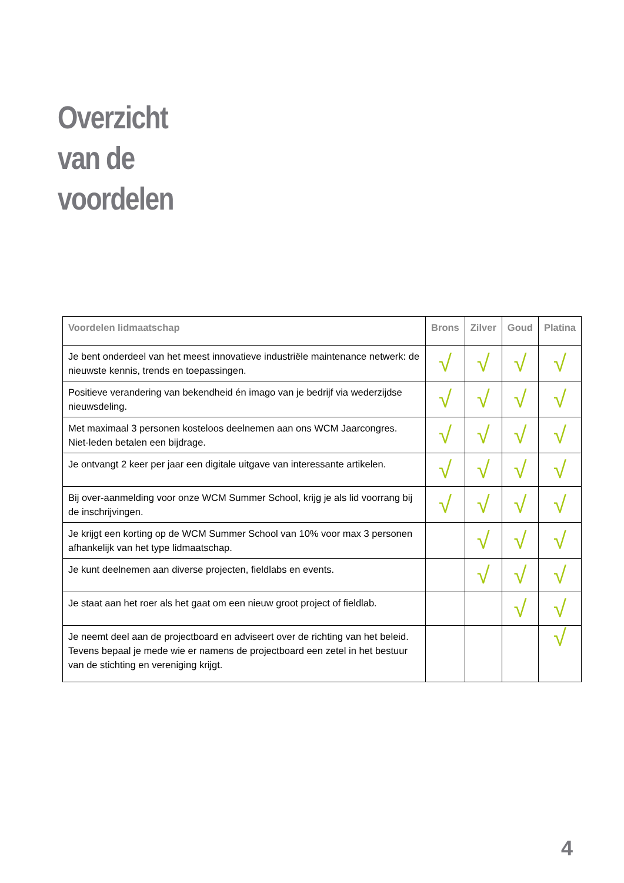Overzicht
van de
voordelen
| Voordelen lidmaatschap | Brons | Zilver | Goud | Platina |
| --- | --- | --- | --- | --- |
| Je bent onderdeel van het meest innovatieve industriële maintenance netwerk: de nieuwste kennis, trends en toepassingen. | √ | √ | √ | √ |
| Positieve verandering van bekendheid én imago van je bedrijf via wederzijdse nieuwsdeling. | √ | √ | √ | √ |
| Met maximaal 3 personen kosteloos deelnemen aan ons WCM Jaarcongres. Niet-leden betalen een bijdrage. | √ | √ | √ | √ |
| Je ontvangt 2 keer per jaar een digitale uitgave van interessante artikelen. | √ | √ | √ | √ |
| Bij over-aanmelding voor onze WCM Summer School, krijg je als lid voorrang bij de inschrijvingen. | √ | √ | √ | √ |
| Je krijgt een korting op de WCM Summer School van 10% voor max 3 personen afhankelijk van het type lidmaatschap. | | √ | √ | √ |
| Je kunt deelnemen aan diverse projecten, fieldlabs en events. | | √ | √ | √ |
| Je staat aan het roer als het gaat om een nieuw groot project of fieldlab. | | | √ | √ |
| Je neemt deel aan de projectboard en adviseert over de richting van het beleid. Tevens bepaal je mede wie er namens de projectboard een zetel in het bestuur van de stichting en vereniging krijgt. | | | | √ |
4